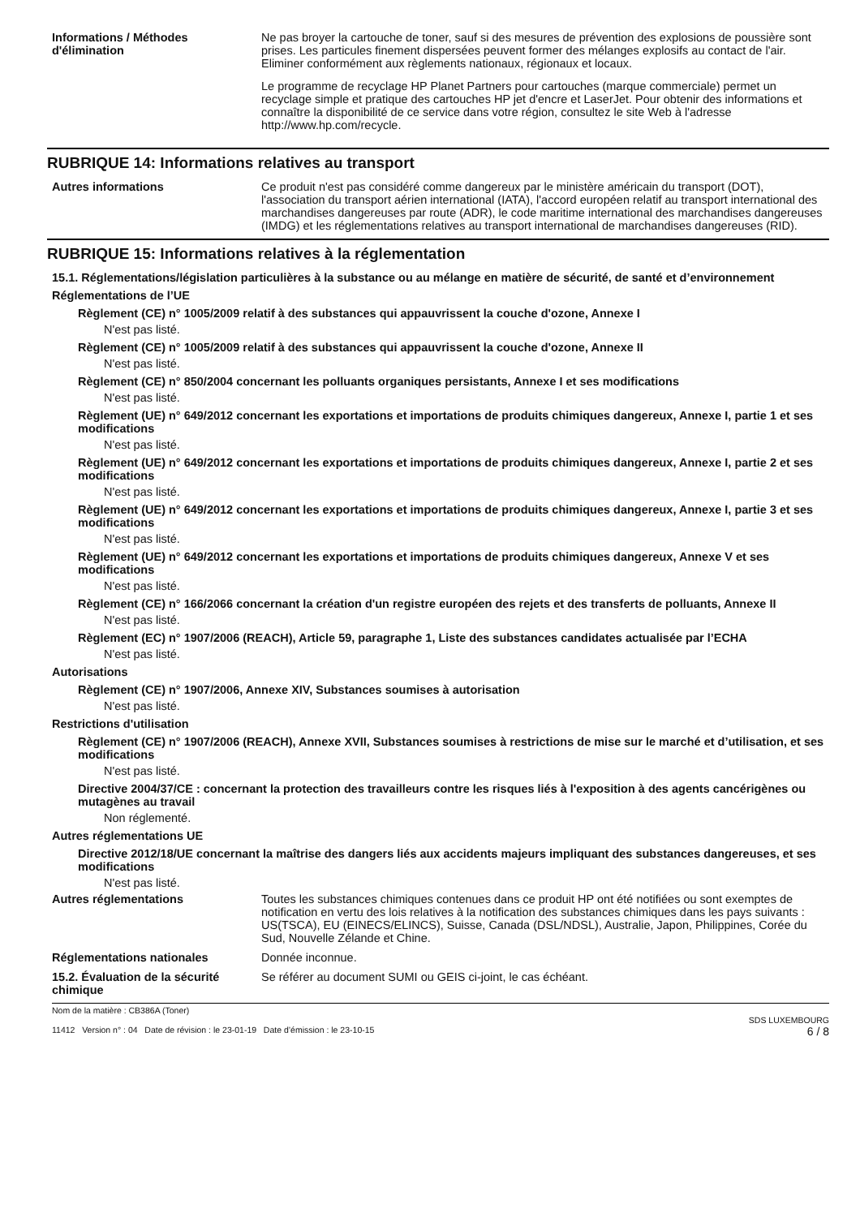Informations / Méthodes d'élimination
Ne pas broyer la cartouche de toner, sauf si des mesures de prévention des explosions de poussière sont prises. Les particules finement dispersées peuvent former des mélanges explosifs au contact de l'air. Eliminer conformément aux règlements nationaux, régionaux et locaux.
Le programme de recyclage HP Planet Partners pour cartouches (marque commerciale) permet un recyclage simple et pratique des cartouches HP jet d'encre et LaserJet. Pour obtenir des informations et connaître la disponibilité de ce service dans votre région, consultez le site Web à l'adresse http://www.hp.com/recycle.
RUBRIQUE 14: Informations relatives au transport
Autres informations Ce produit n'est pas considéré comme dangereux par le ministère américain du transport (DOT), l'association du transport aérien international (IATA), l'accord européen relatif au transport international des marchandises dangereuses par route (ADR), le code maritime international des marchandises dangereuses (IMDG) et les réglementations relatives au transport international de marchandises dangereuses (RID).
RUBRIQUE 15: Informations relatives à la réglementation
15.1. Réglementations/législation particulières à la substance ou au mélange en matière de sécurité, de santé et d’environnement
Réglementations de l’UE
Règlement (CE) n° 1005/2009 relatif à des substances qui appauvrissent la couche d'ozone, Annexe I
N'est pas listé.
Règlement (CE) n° 1005/2009 relatif à des substances qui appauvrissent la couche d'ozone, Annexe II
N'est pas listé.
Règlement (CE) n° 850/2004 concernant les polluants organiques persistants, Annexe I et ses modifications
N'est pas listé.
Règlement (UE) n° 649/2012 concernant les exportations et importations de produits chimiques dangereux, Annexe I, partie 1 et ses modifications
N'est pas listé.
Règlement (UE) n° 649/2012 concernant les exportations et importations de produits chimiques dangereux, Annexe I, partie 2 et ses modifications
N'est pas listé.
Règlement (UE) n° 649/2012 concernant les exportations et importations de produits chimiques dangereux, Annexe I, partie 3 et ses modifications
N'est pas listé.
Règlement (UE) n° 649/2012 concernant les exportations et importations de produits chimiques dangereux, Annexe V et ses modifications
N'est pas listé.
Règlement (CE) n° 166/2066 concernant la création d'un registre européen des rejets et des transferts de polluants, Annexe II
N'est pas listé.
Règlement (EC) n° 1907/2006 (REACH), Article 59, paragraphe 1, Liste des substances candidates actualisée par l’ECHA
N'est pas listé.
Autorisations
Règlement (CE) n° 1907/2006, Annexe XIV, Substances soumises à autorisation
N'est pas listé.
Restrictions d'utilisation
Règlement (CE) n° 1907/2006 (REACH), Annexe XVII, Substances soumises à restrictions de mise sur le marché et d’utilisation, et ses modifications
N'est pas listé.
Directive 2004/37/CE : concernant la protection des travailleurs contre les risques liés à l'exposition à des agents cancérigènes ou mutagènes au travail
Non réglementé.
Autres réglementations UE
Directive 2012/18/UE concernant la maîtrise des dangers liés aux accidents majeurs impliquant des substances dangereuses, et ses modifications
N'est pas listé.
Autres réglementations Toutes les substances chimiques contenues dans ce produit HP ont été notifiées ou sont exemptes de notification en vertu des lois relatives à la notification des substances chimiques dans les pays suivants : US(TSCA), EU (EINECS/ELINCS), Suisse, Canada (DSL/NDSL), Australie, Japon, Philippines, Corée du Sud, Nouvelle Zélande et Chine.
Réglementations nationales Donnée inconnue.
15.2. Évaluation de la sécurité chimique
Se référer au document SUMI ou GEIS ci-joint, le cas échéant.
Nom de la matière : CB386A (Toner)
11412 Version n° : 04 Date de révision : le 23-01-19 Date d’émission : le 23-10-15
SDS LUXEMBOURG
6 / 8